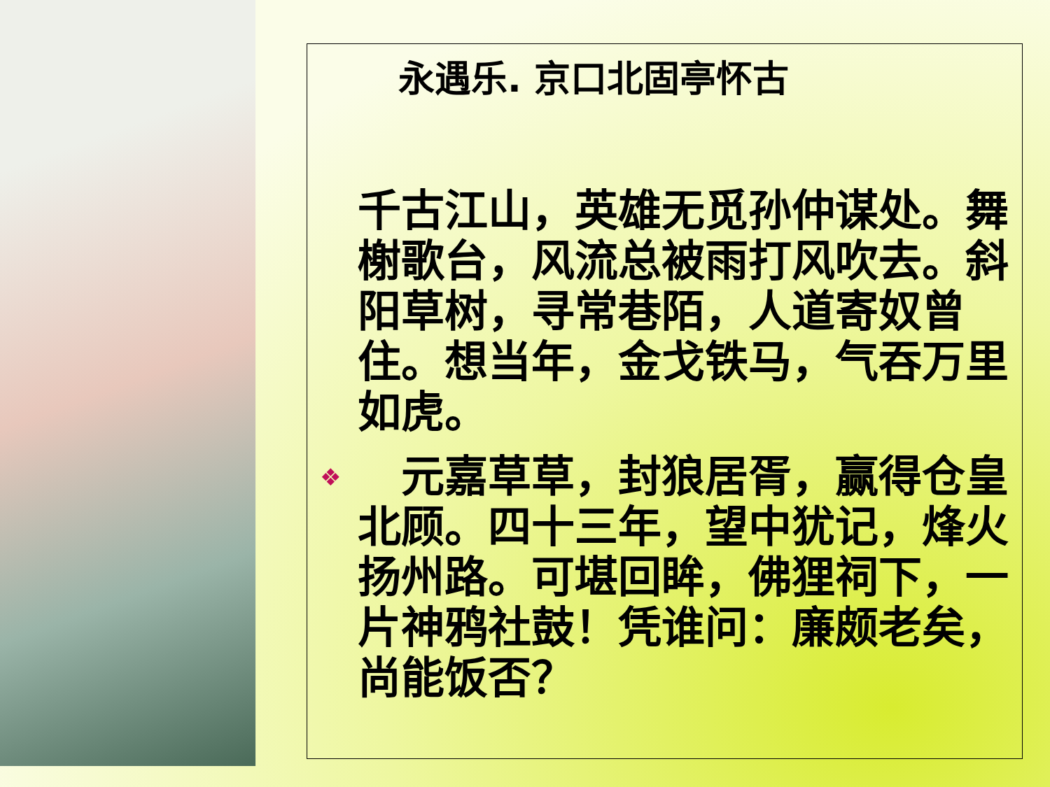永遇乐. 京口北固亭怀古
千古江山，英雄无觅孙仲谋处。舞榭歌台，风流总被雨打风吹去。斜阳草树，寻常巷陌，人道寄奴曾住。想当年，金戈铁马，气吞万里如虎。
❖　元嘉草草，封狼居胥，赢得仓皇北顾。四十三年，望中犹记，烽火扬州路。可堪回眸，佛狸祠下，一片神鸦社鼓！凭谁问：廉颇老矣，尚能饭否？